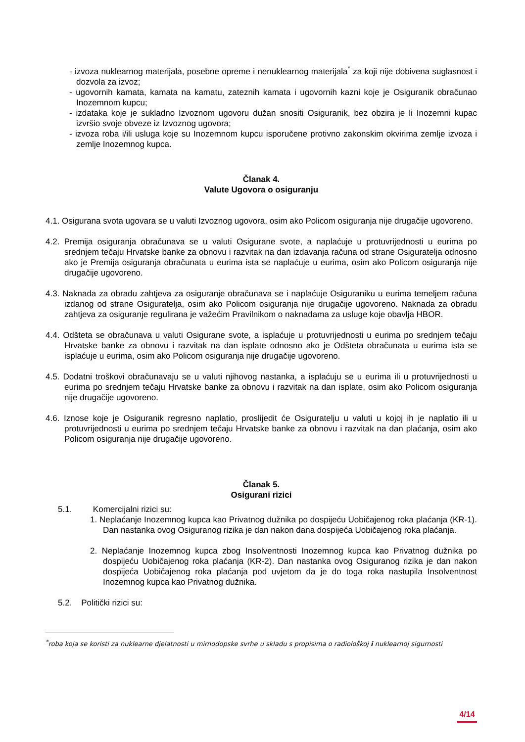- izvoza nuklearnog materijala, posebne opreme i nenuklearnog materijala<sup>*</sup> za koji nije dobivena suglasnost i dozvola za izvoz;
- ugovornih kamata, kamata na kamatu, zateznih kamata i ugovornih kazni koje je Osiguranik obračunao Inozemnom kupcu;
- izdataka koje je sukladno Izvoznom ugovoru dužan snositi Osiguranik, bez obzira je li Inozemni kupac izvršio svoje obveze iz Izvoznog ugovora;
- izvoza roba i/ili usluga koje su Inozemnom kupcu isporučene protivno zakonskim okvirima zemlje izvoza i zemlje Inozemnog kupca.
Članak 4.
Valute Ugovora o osiguranju
4.1. Osigurana svota ugovara se u valuti Izvoznog ugovora, osim ako Policom osiguranja nije drugačije ugovoreno.
4.2. Premija osiguranja obračunava se u valuti Osigurane svote, a naplaćuje u protuvrijednosti u eurima po srednjem tečaju Hrvatske banke za obnovu i razvitak na dan izdavanja računa od strane Osiguratelja odnosno ako je Premija osiguranja obračunata u eurima ista se naplaćuje u eurima, osim ako Policom osiguranja nije drugačije ugovoreno.
4.3. Naknada za obradu zahtjeva za osiguranje obračunava se i naplaćuje Osiguraniku u eurima temeljem računa izdanog od strane Osiguratelja, osim ako Policom osiguranja nije drugačije ugovoreno. Naknada za obradu zahtjeva za osiguranje regulirana je važećim Pravilnikom o naknadama za usluge koje obavlja HBOR.
4.4. Odšteta se obračunava u valuti Osigurane svote, a isplaćuje u protuvrijednosti u eurima po srednjem tečaju Hrvatske banke za obnovu i razvitak na dan isplate odnosno ako je Odšteta obračunata u eurima ista se isplaćuje u eurima, osim ako Policom osiguranja nije drugačije ugovoreno.
4.5. Dodatni troškovi obračunavaju se u valuti njihovog nastanka, a isplaćuju se u eurima ili u protuvrijednosti u eurima po srednjem tečaju Hrvatske banke za obnovu i razvitak na dan isplate, osim ako Policom osiguranja nije drugačije ugovoreno.
4.6. Iznose koje je Osiguranik regresno naplatio, proslijedit će Osiguratelju u valuti u kojoj ih je naplatio ili u protuvrijednosti u eurima po srednjem tečaju Hrvatske banke za obnovu i razvitak na dan plaćanja, osim ako Policom osiguranja nije drugačije ugovoreno.
Članak 5.
Osigurani rizici
5.1. Komercijalni rizici su:
1. Neplaćanje Inozemnog kupca kao Privatnog dužnika po dospijeću Uobičajenog roka plaćanja (KR-1). Dan nastanka ovog Osiguranog rizika je dan nakon dana dospijeća Uobičajenog roka plaćanja.
2. Neplaćanje Inozemnog kupca zbog Insolventnosti Inozemnog kupca kao Privatnog dužnika po dospijeću Uobičajenog roka plaćanja (KR-2). Dan nastanka ovog Osiguranog rizika je dan nakon dospijeća Uobičajenog roka plaćanja pod uvjetom da je do toga roka nastupila Insolventnost Inozemnog kupca kao Privatnog dužnika.
5.2. Politički rizici su:
<sup>*</sup> roba koja se koristi za nuklearne djelatnosti u mirnodopske svrhe u skladu s propisima o radiološkoj i nuklearnoj sigurnosti
4/14